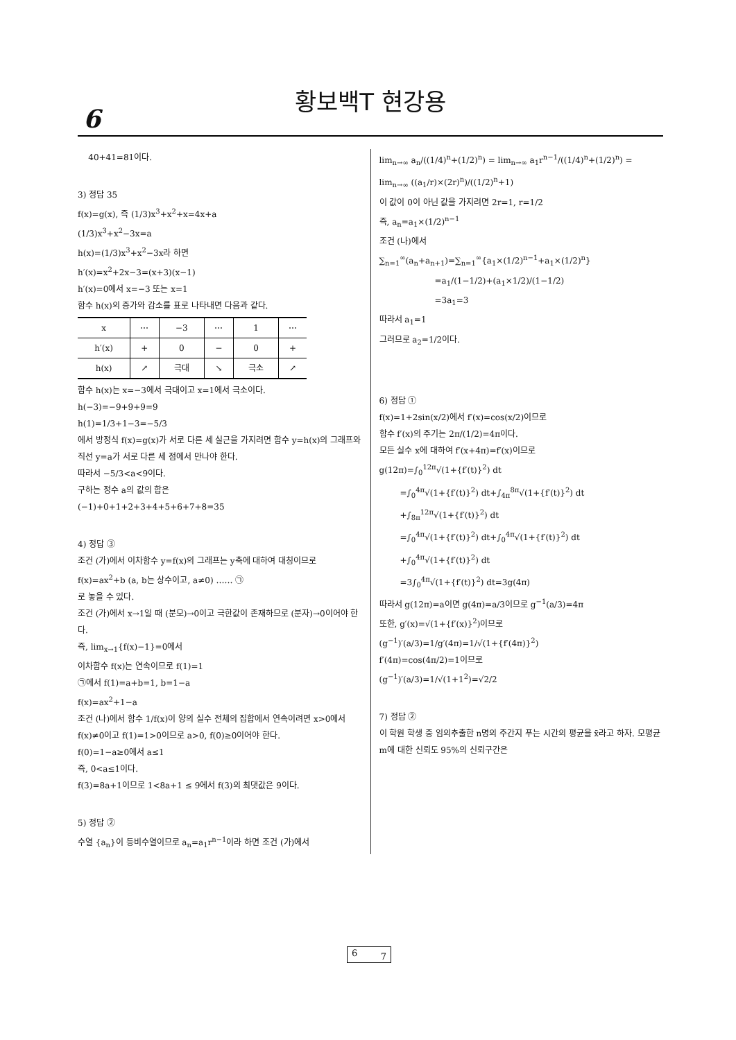6
황보백T 현강용
40+41=81이다.
3) 정답 35
f(x)=g(x), 즉 (1/3)x<sup>3</sup>+x<sup>2</sup>+x=4x+a
(1/3)x<sup>3</sup>+x<sup>2</sup>−3x=a
h(x)=(1/3)x<sup>3</sup>+x<sup>2</sup>−3x라 하면
h′(x)=x<sup>2</sup>+2x−3=(x+3)(x−1)
h′(x)=0에서 x=−3 또는 x=1
함수 h(x)의 증가와 감소를 표로 나타내면 다음과 같다.
| x | ⋯ | −3 | ⋯ | 1 | ⋯ |
| h′(x) | + | 0 | − | 0 | + |
| h(x) | ↗ | 극대 | ↘ | 극소 | ↗ |
함수 h(x)는 x=−3에서 극대이고 x=1에서 극소이다.
h(−3)=−9+9+9=9
h(1)=1/3+1−3=−5/3
에서 방정식 f(x)=g(x)가 서로 다른 세 실근을 가지려면 함수 y=h(x)의 그래프와 직선 y=a가 서로 다른 세 점에서 만나야 한다.
따라서 −5/3<a<9이다.
구하는 정수 a의 값의 합은
(−1)+0+1+2+3+4+5+6+7+8=35
4) 정답 ③
조건 (가)에서 이차함수 y=f(x)의 그래프는 y축에 대하여 대칭이므로
f(x)=ax<sup>2</sup>+b (a, b는 상수이고, a≠0) …… ㉠
로 놓을 수 있다.
조건 (가)에서 x→1일 때 (분모)→0이고 극한값이 존재하므로 (분자)→0이어야 한다.
즉, lim<sub>x→1</sub>{f(x)−1}=0에서
이차함수 f(x)는 연속이므로 f(1)=1
㉠에서 f(1)=a+b=1, b=1−a
f(x)=ax<sup>2</sup>+1−a
조건 (나)에서 함수 1/f(x)이 양의 실수 전체의 집합에서 연속이려면 x>0에서 f(x)≠0이고 f(1)=1>0이므로 a>0, f(0)≥0이어야 한다.
f(0)=1−a≥0에서 a≤1
즉, 0<a≤1이다.
f(3)=8a+1이므로 1<8a+1 ≤ 9에서 f(3)의 최댓값은 9이다.
5) 정답 ②
수열 {a<sub>n</sub>}이 등비수열이므로 a<sub>n</sub>=a<sub>1</sub>r<sup>n−1</sup>이라 하면 조건 (가)에서
lim<sub>n→∞</sub> a<sub>n</sub>/((1/4)<sup>n</sup>+(1/2)<sup>n</sup>) = lim<sub>n→∞</sub> a<sub>1</sub>r<sup>n−1</sup>/((1/4)<sup>n</sup>+(1/2)<sup>n</sup>) = lim<sub>n→∞</sub> ((a<sub>1</sub>/r)×(2r)<sup>n</sup>)/((1/2)<sup>n</sup>+1)
이 값이 0이 아닌 값을 가지려면 2r=1, r=1/2
즉, a<sub>n</sub>=a<sub>1</sub>×(1/2)<sup>n−1</sup>
조건 (나)에서
∑<sub>n=1</sub><sup>∞</sup>(a<sub>n</sub>+a<sub>n+1</sub>)=∑<sub>n=1</sub><sup>∞</sup>{a<sub>1</sub>×(1/2)<sup>n−1</sup>+a<sub>1</sub>×(1/2)<sup>n</sup>}
=a<sub>1</sub>/(1−1/2)+(a<sub>1</sub>×1/2)/(1−1/2)
=3a<sub>1</sub>=3
따라서 a<sub>1</sub>=1
그러므로 a<sub>2</sub>=1/2이다.
6) 정답 ①
f(x)=1+2sin(x/2)에서 f′(x)=cos(x/2)이므로
함수 f′(x)의 주기는 2π/(1/2)=4π이다.
모든 실수 x에 대하여 f′(x+4π)=f′(x)이므로
g(12π)=∫<sub>0</sub><sup>12π</sup>√(1+{f′(t)}<sup>2</sup>) dt
=∫<sub>0</sub><sup>4π</sup>√(1+{f′(t)}<sup>2</sup>) dt+∫<sub>4π</sub><sup>8π</sup>√(1+{f′(t)}<sup>2</sup>) dt
+∫<sub>8π</sub><sup>12π</sup>√(1+{f′(t)}<sup>2</sup>) dt
=∫<sub>0</sub><sup>4π</sup>√(1+{f′(t)}<sup>2</sup>) dt+∫<sub>0</sub><sup>4π</sup>√(1+{f′(t)}<sup>2</sup>) dt
+∫<sub>0</sub><sup>4π</sup>√(1+{f′(t)}<sup>2</sup>) dt
=3∫<sub>0</sub><sup>4π</sup>√(1+{f′(t)}<sup>2</sup>) dt=3g(4π)
따라서 g(12π)=a이면 g(4π)=a/3이므로 g<sup>−1</sup>(a/3)=4π
또한, g′(x)=√(1+{f′(x)}<sup>2</sup>)이므로
(g<sup>−1</sup>)′(a/3)=1/g′(4π)=1/√(1+{f′(4π)}<sup>2</sup>)
f′(4π)=cos(4π/2)=1이므로
(g<sup>−1</sup>)′(a/3)=1/√(1+1<sup>2</sup>)=√2/2
7) 정답 ②
이 학원 학생 중 임의추출한 n명의 주간지 푸는 시간의 평균을 x̄라고 하자. 모평균 m에 대한 신뢰도 95%의 신뢰구간은
6 7